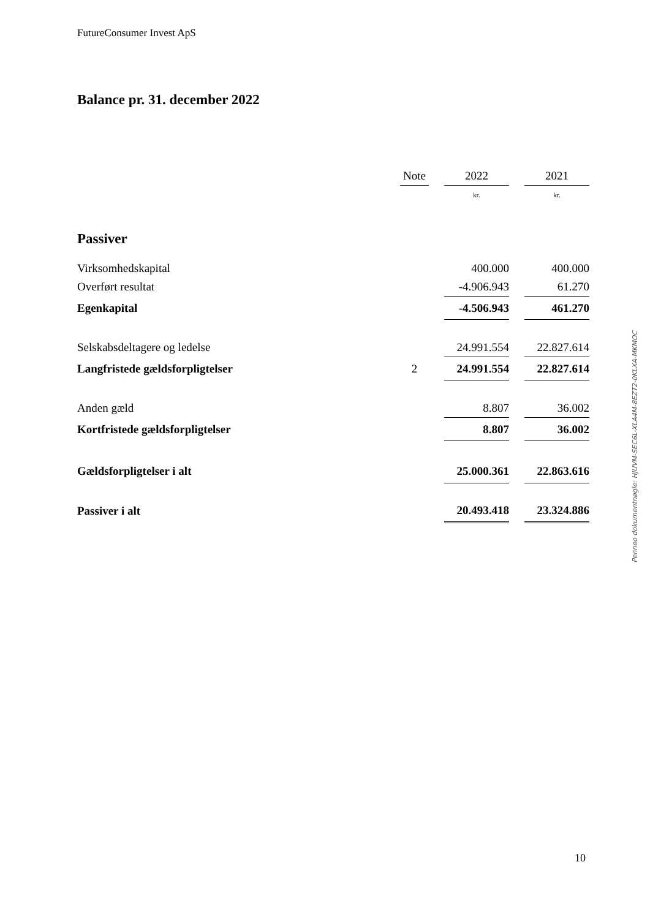FutureConsumer Invest ApS
Balance pr. 31. december 2022
| | Note | | 2022 | | 2021 |
| | | | kr. | | kr. |
| Passiver | | | | | |
| Virksomhedskapital | | | 400.000 | | 400.000 |
| Overført resultat | | | -4.906.943 | | 61.270 |
| Egenkapital | | | -4.506.943 | | 461.270 |
| Selskabsdeltagere og ledelse | | | 24.991.554 | | 22.827.614 |
| Langfristede gældsforpligtelser | 2 | | 24.991.554 | | 22.827.614 |
| Anden gæld | | | 8.807 | | 36.002 |
| Kortfristede gældsforpligtelser | | | 8.807 | | 36.002 |
| Gældsforpligtelser i alt | | | 25.000.361 | | 22.863.616 |
| Passiver i alt | | | 20.493.418 | | 23.324.886 |
Penneo dokumentnøgle: HJUVM-SEC6L-XLA4M-8EZT2-0KLXA-MKMOC
10